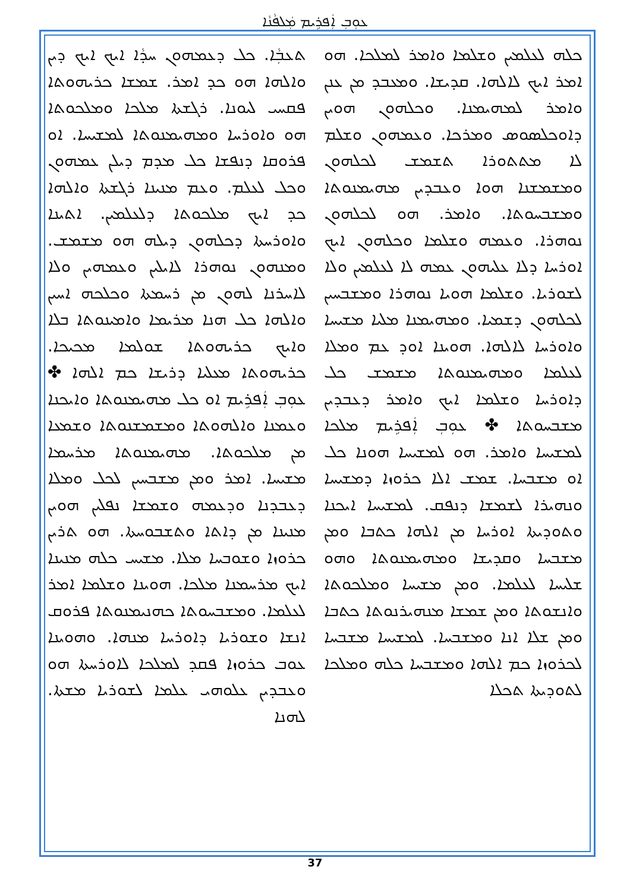ܥܘܼܒܼ ܐܲܦܪܹܝܡ ܡܲܠܦܵܢܵܐ
ܬܥܒܼܵܐ. ܟܠ ܕܥܡܗܘܢ ܚܕܵܐ ܐܝܟ ܐܝܟ ܕܝܢ ܘܐܠܗܐ ܗܘ ܟܕ ܐܡܪ. ܫܡܫܐ ܟܪܝܗܘܬܐ ܦܩܚܝ ܠܝܘܢܐ. ܪܓܫܬܐ ܡܠܟܐ ܘܡܠܟܘܬܐ ܗܘ ܘܐܘܪܚܐ ܘܡܗܝܡܢܘܬܐ ܠܡܫܝܚܐ. ܐܘ ܦܪܘܩܐ ܕܢܦܫܐ ܟܠ ܡܕܡ ܕܝܠܢ ܥܡܗܘܢ ܘܟܠ ܠܥܠܡ. ܘܥܡ ܡܢܝܢܐ ܪܓܫܬܐ ܘܐܠܗܐ ܟܕ ܐܝܟ ܡܠܟܘܬܐ ܕܠܥܠܡܝܢ. ܐܬܝܢܐ ܘܐܘܪܚܬܐ ܕܟܠܗܘܢ ܕܝܠܗ ܗܘ ܡܫܡܫ. ܘܡܢܗܘܢ ܢܘܗܪܐ ܠܐܝܠܝܢ ܘܥܡܗܝܢ ܘܠܐ ܠܐܚܪܢܐ ܠܗܘܢ ܡܢ ܪܚܡܬܐ ܘܟܠܟܗ ܐܚܝܢ ܘܐܠܗܐ ܟܠ ܗܢܐ ܡܪܝܡܐ ܘܐܡܝܢܘܬܐ ܒܠܐ ܘܐܝܟ ܟܪܝܗܘܬܐ ܫܘܠܡܐ ܡܟܝܟܐ. ܟܪܝܗܘܬܐ ܡܥܠܝܐ ܕܪܝܫܐ ܟܡ ܐܠܗܐ ✤ ܥܘܼܒܼ ܐܲܦܪܹܝܡ ܐܘ ܟܠ ܡܗܝܡܢܘܬܐ ܘܐܝܟܢܐ ܘܥܡܢܐ ܘܐܠܗܘܬܐ ܘܡܫܡܫܢܘܬܐ ܘܫܡܥܐ ܡܢ ܡܠܟܘܬܐ. ܡܗܝܡܢܘܬܐ ܡܪܚܡܐ ܡܫܝܚܐ. ܐܡܪ ܘܡܢ ܡܫܒܚܝܢ ܠܟܠ ܘܡܠܐ ܕܥܒܕܢܐ ܘܕܥܡܗ ܘܫܡܫܐ ܢܦܠܝܢ ܗܘܝܢ ܡܢܝܢܐ ܡܢ ܕܐܬܐ ܘܬܫܒܘܚܬܐ. ܗܘ ܬܪܝܢ ܟܪܘܙܐ ܘܫܘܒܚܐ ܡܠܐ. ܡܫܝܚ ܟܠܗ ܡܢܝܢܐ ܐܝܟ ܡܪܚܡܢܐ ܡܠܟܐ. ܗܘܝܢܐ ܘܫܠܡܐ ܐܡܪ ܠܥܠܡܐ. ܘܡܫܒܚܘܬܐ ܟܗܢܝܡܢܘܬܐ ܦܪܘܩ ܐܢܫܐ ܘܫܘܪܝܐ ܕܐܘܪܚܐ ܡܢܗܐ. ܘܗܘܝܢܐ ܥܘܒ ܟܪܘܙܐ ܦܩܕ ܠܡܠܟܐ ܠܐܘܪܚܬܐ ܗܘ ܘܥܒܕܝܢ ܥܠܘܗܝ ܥܠܡܐ ܠܫܘܪܝܐ ܡܫܬܐ. ܠܗܢܐ
ܟܠܗ ܠܥܠܡܝܢ ܘܫܠܡܐ ܘܐܡܪ ܠܡܠܟܐ. ܗܘ ܐܡܪ ܐܝܟ ܠܐܠܗܐ. ܩܕܝܫܐ. ܘܡܥܒܕ ܡܢ ܥܢܢ ܘܐܡܪ ܠܡܗܝܡܢܐ. ܘܟܠܗܘܢ ܗܘܝܢ ܕܐܘܟܠܣܘܣ ܘܡܪܟܐ. ܘܥܡܗܘܢ ܘܫܠܡ ܠܐ ܡܬܬܘܪܐ ܬܫܡܫ ܠܟܠܗܘܢ ܘܡܫܡܫܢܐ ܗܘܐ ܘܥܒܕܝܢ ܡܗܝܡܢܘܬܐ ܘܡܫܒܚܘܬܐ. ܘܐܡܪ. ܗܘ ܠܟܠܗܘܢ ܢܘܗܪܐ. ܘܥܡܗ ܘܫܠܡܐ ܘܟܠܗܘܢ ܐܝܟ ܐܘܪܚܐ ܕܠܐ ܥܠܝܗܘܢ ܥܡܗ ܠܐ ܠܥܠܡܝܢ ܘܠܐ ܠܫܘܪܝܐ. ܘܫܠܡܐ ܗܘܝܐ ܢܘܗܪܐ ܘܡܫܒܚܝܢ ܠܟܠܗܘܢ ܕܫܡܝܐ. ܘܡܗܝܡܢܐ ܡܠܝܐ ܡܫܝܚܐ ܘܐܘܪܚܐ ܠܐܠܗܐ. ܗܘܝܢܐ ܐܘܕ ܥܡ ܘܡܠܐ ܠܥܠܡܐ ܘܡܗܝܡܢܘܬܐ ܡܫܡܫ ܟܠ ܕܐܘܪܚܐ ܘܫܠܡܐ ܐܝܟ ܘܐܡܪ ܕܥܒܕܝܢ ܡܫܒܚܘܬܐ ✤ ܥܘܼܒܼ ܐܲܦܪܹܝܡ ܡܠܟܐ ܠܡܫܝܚܐ ܘܐܡܪ. ܗܘ ܠܡܫܝܚܐ ܗܘܢܐ ܟܠ ܐܘ ܡܫܒܚܐ. ܫܡܫ ܐܠܐ ܟܪܘܙܐ ܕܡܫܝܚܐ ܘܢܗܝܪܐ ܠܫܡܫܐ ܕܢܦܩ. ܠܡܫܝܚܐ ܐܝܟܢܐ ܘܬܘܕܝܬܐ ܐܘܪܚܐ ܡܢ ܐܠܗܐ ܟܬܒܐ ܘܡܢ ܡܫܒܚܐ ܘܩܕܝܫܐ ܘܡܗܝܡܢܘܬܐ ܘܗܘ ܫܠܝܚܐ ܠܥܠܡܐ. ܘܡܢ ܡܫܝܚܐ ܘܡܠܟܘܬܐ ܘܐܢܫܘܬܐ ܘܡܢ ܫܡܫܐ ܡܢܗܝܪܢܘܬܐ ܟܬܒܐ ܘܡܢ ܫܠܐ ܐܢܐ ܘܡܫܒܚܐ. ܠܡܫܝܚܐ ܡܫܒܚܐ ܠܟܪܘܙܐ ܟܡ ܐܠܗܐ ܘܡܫܒܚܐ ܟܠܗ ܘܡܠܟܐ ܠܬܘܕܝܬܐ ܬܟܠܐ
37